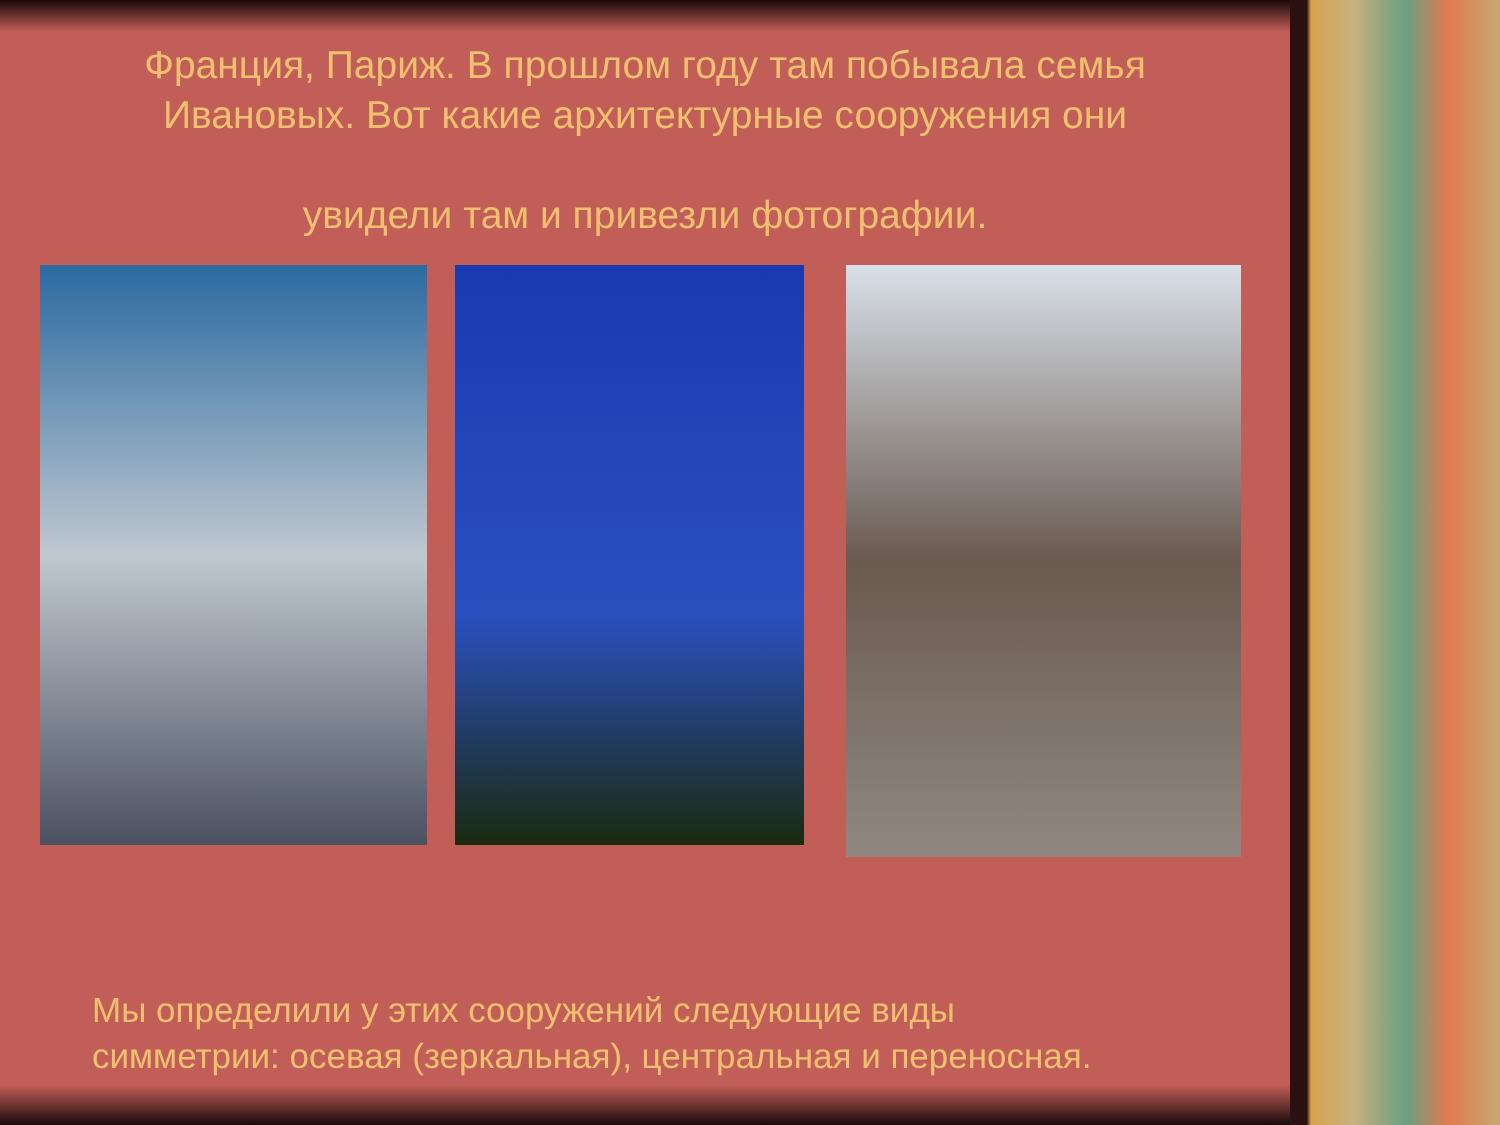Франция, Париж. В прошлом году там побывала семья Ивановых. Вот какие архитектурные сооружения они
увидели там и привезли фотографии.
Мы определили у этих сооружений следующие виды
симметрии: осевая (зеркальная), центральная и переносная.